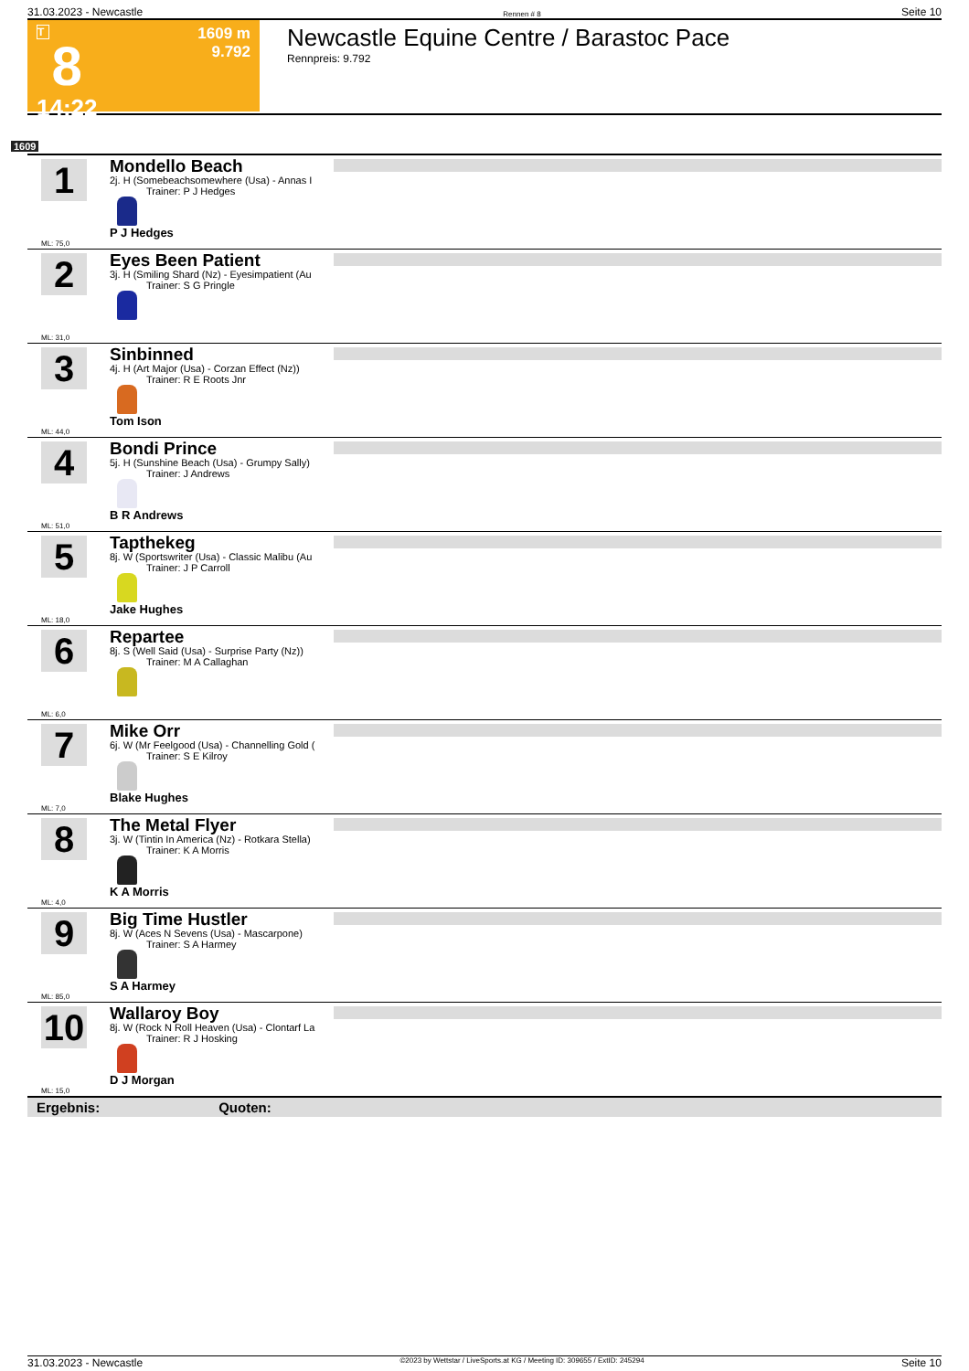31.03.2023 - Newcastle Rennen # 8 Seite 10
T
8
14:22
1609 m
9.792
Newcastle Equine Centre / Barastoc Pace
Rennpreis: 9.792
1609
1
ML: 75,0
Mondello Beach
2j. H (Somebeachsomewhere (Usa) - Annas I
Trainer: P J Hedges
P J Hedges
2
ML: 31,0
Eyes Been Patient
3j. H (Smiling Shard (Nz) - Eyesimpatient (Au
Trainer: S G Pringle
3
ML: 44,0
Sinbinned
4j. H (Art Major (Usa) - Corzan Effect (Nz))
Trainer: R E Roots Jnr
Tom Ison
4
ML: 51,0
Bondi Prince
5j. H (Sunshine Beach (Usa) - Grumpy Sally)
Trainer: J Andrews
B R Andrews
5
ML: 18,0
Tapthekeg
8j. W (Sportswriter (Usa) - Classic Malibu (Au
Trainer: J P Carroll
Jake Hughes
6
ML: 6,0
Repartee
8j. S (Well Said (Usa) - Surprise Party (Nz))
Trainer: M A Callaghan
7
ML: 7,0
Mike Orr
6j. W (Mr Feelgood (Usa) - Channelling Gold (
Trainer: S E Kilroy
Blake Hughes
8
ML: 4,0
The Metal Flyer
3j. W (Tintin In America (Nz) - Rotkara Stella)
Trainer: K A Morris
K A Morris
9
ML: 85,0
Big Time Hustler
8j. W (Aces N Sevens (Usa) - Mascarpone)
Trainer: S A Harmey
S A Harmey
10
ML: 15,0
Wallaroy Boy
8j. W (Rock N Roll Heaven (Usa) - Clontarf La
Trainer: R J Hosking
D J Morgan
Ergebnis: Quoten:
31.03.2023 - Newcastle ©2023 by Wettstar / LiveSports.at KG / Meeting ID: 309655 / ExtID: 245294 Seite 10